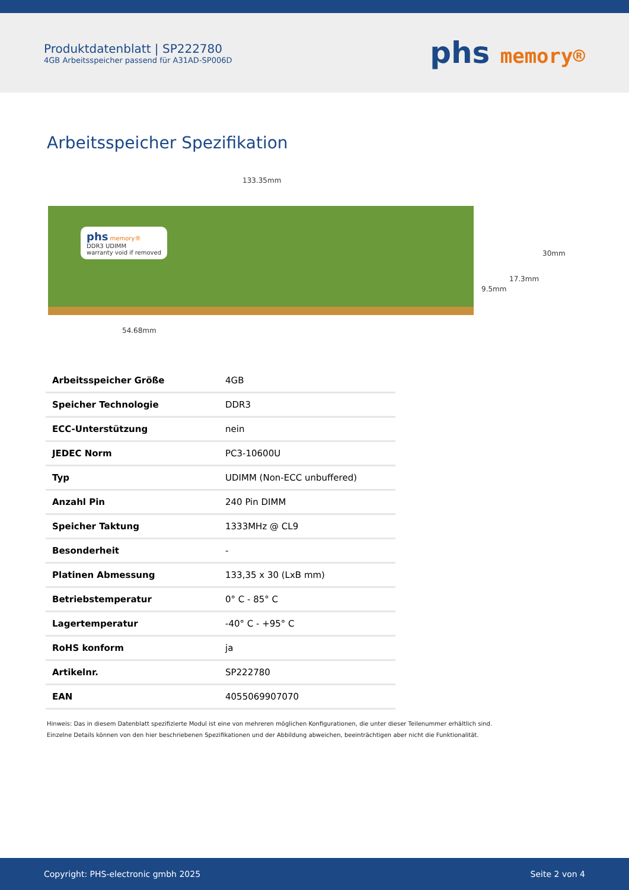Produktdatenblatt | SP222780
4GB Arbeitsspeicher passend für A31AD-SP006D
phs memory®
Arbeitsspeicher Spezifikation
133.35mm
phs memory®
DDR3 UDIMM
warranty void if removed
30mm
17.3mm
9.5mm
54.68mm
| Arbeitsspeicher Größe | 4GB |
| Speicher Technologie | DDR3 |
| ECC-Unterstützung | nein |
| JEDEC Norm | PC3-10600U |
| Typ | UDIMM (Non-ECC unbuffered) |
| Anzahl Pin | 240 Pin DIMM |
| Speicher Taktung | 1333MHz @ CL9 |
| Besonderheit | - |
| Platinen Abmessung | 133,35 x 30 (LxB mm) |
| Betriebstemperatur | 0° C - 85° C |
| Lagertemperatur | -40° C - +95° C |
| RoHS konform | ja |
| Artikelnr. | SP222780 |
| EAN | 4055069907070 |
Hinweis: Das in diesem Datenblatt spezifizierte Modul ist eine von mehreren möglichen Konfigurationen, die unter dieser Teilenummer erhältlich sind.
Einzelne Details können von den hier beschriebenen Spezifikationen und der Abbildung abweichen, beeinträchtigen aber nicht die Funktionalität.
Copyright: PHS-electronic gmbh 2025 Seite 2 von 4